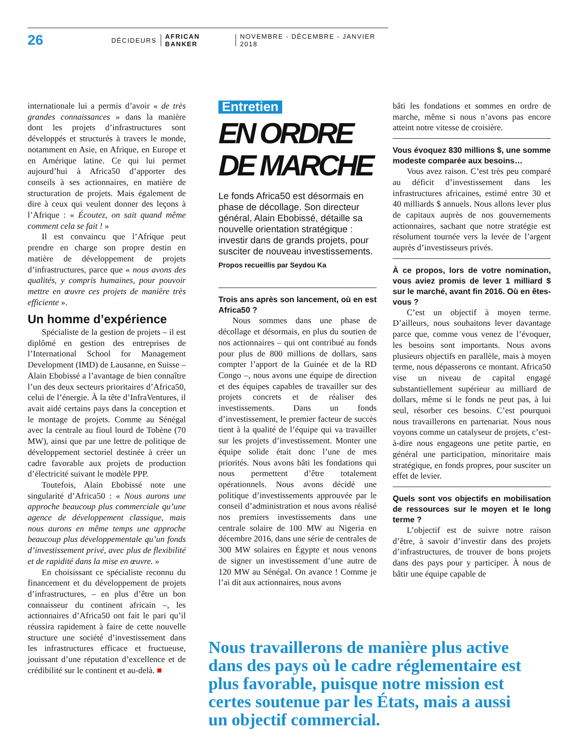26 DÉCIDEURS AFRICAN BANKER NOVEMBRE - DÉCEMBRE - JANVIER 2018
internationale lui a permis d’avoir « de très grandes connaissances » dans la manière dont les projets d’infrastructures sont développés et structurés à travers le monde, notamment en Asie, en Afrique, en Europe et en Amérique latine. Ce qui lui permet aujourd’hui à Africa50 d’apporter des conseils à ses actionnaires, en matière de structuration de projets. Mais également de dire à ceux qui veulent donner des leçons à l’Afrique : « Écoutez, on sait quand même comment cela se fait ! »
Il est convaincu que l’Afrique peut prendre en charge son propre destin en matière de développement de projets d’infrastructures, parce que « nous avons des qualités, y compris humaines, pour pouvoir mettre en œuvre ces projets de manière très efficiente ».
Un homme d’expérience
Spécialiste de la gestion de projets – il est diplômé en gestion des entreprises de l’International School for Management Development (IMD) de Lausanne, en Suisse – Alain Ebobissé a l’avantage de bien connaître l’un des deux secteurs prioritaires d’Africa50, celui de l’énergie. À la tête d’InfraVentures, il avait aidé certains pays dans la conception et le montage de projets. Comme au Sénégal avec la centrale au fioul lourd de Tobène (70 MW), ainsi que par une lettre de politique de développement sectoriel destinée à créer un cadre favorable aux projets de production d’électricité suivant le modèle PPP.
Toutefois, Alain Ebobissé note une singularité d’Africa50 : « Nous aurons une approche beaucoup plus commerciale qu’une agence de développement classique, mais nous aurons en même temps une approche beaucoup plus développementale qu’un fonds d’investissement privé, avec plus de flexibilité et de rapidité dans la mise en œuvre. »
En choisissant ce spécialiste reconnu du financement et du développement de projets d’infrastructures, – en plus d’être un bon connaisseur du continent africain –, les actionnaires d’Africa50 ont fait le pari qu’il réussira rapidement à faire de cette nouvelle structure une société d’investissement dans les infrastructures efficace et fructueuse, jouissant d’une réputation d’excellence et de crédibilité sur le continent et au-delà. ■
Entretien
EN ORDRE
DE MARCHE
Le fonds Africa50 est désormais en phase de décollage. Son directeur général, Alain Ebobissé, détaille sa nouvelle orientation stratégique : investir dans de grands projets, pour susciter de nouveau investissements.
Propos recueillis par Seydou Ka
Trois ans après son lancement, où en est Africa50 ?
Nous sommes dans une phase de décollage et désormais, en plus du soutien de nos actionnaires – qui ont contribué au fonds pour plus de 800 millions de dollars, sans compter l’apport de la Guinée et de la RD Congo –, nous avons une équipe de direction et des équipes capables de travailler sur des projets concrets et de réaliser des investissements. Dans un fonds d’investissement, le premier facteur de succès tient à la qualité de l’équipe qui va travailler sur les projets d’investissement. Monter une équipe solide était donc l’une de mes priorités. Nous avons bâti les fondations qui nous permettent d’être totalement opérationnels. Nous avons décidé une politique d’investissements approuvée par le conseil d’administration et nous avons réalisé nos premiers investissements dans une centrale solaire de 100 MW au Nigeria en décembre 2016, dans une série de centrales de 300 MW solaires en Égypte et nous venons de signer un investissement d’une autre de 120 MW au Sénégal. On avance ! Comme je l’ai dit aux actionnaires, nous avons
bâti les fondations et sommes en ordre de marche, même si nous n’avons pas encore atteint notre vitesse de croisière.
Vous évoquez 830 millions $, une somme modeste comparée aux besoins…
Vous avez raison. C’est très peu comparé au déficit d’investissement dans les infrastructures africaines, estimé entre 30 et 40 milliards $ annuels. Nous allons lever plus de capitaux auprès de nos gouvernements actionnaires, sachant que notre stratégie est résolument tournée vers la levée de l’argent auprès d’investisseurs privés.
À ce propos, lors de votre nomination, vous aviez promis de lever 1 milliard $ sur le marché, avant fin 2016. Où en êtes-vous ?
C’est un objectif à moyen terme. D’ailleurs, nous souhaitons lever davantage parce que, comme vous venez de l’évoquer, les besoins sont importants. Nous avons plusieurs objectifs en parallèle, mais à moyen terme, nous dépasserons ce montant. Africa50 vise un niveau de capital engagé substantiellement supérieur au milliard de dollars, même si le fonds ne peut pas, à lui seul, résorber ces besoins. C’est pourquoi nous travaillerons en partenariat. Nous nous voyons comme un catalyseur de projets, c’est-à-dire nous engageons une petite partie, en général une participation, minoritaire mais stratégique, en fonds propres, pour susciter un effet de levier.
Quels sont vos objectifs en mobilisation de ressources sur le moyen et le long terme ?
L’objectif est de suivre notre raison d’être, à savoir d’investir dans des projets d’infrastructures, de trouver de bons projets dans des pays pour y participer. À nous de bâtir une équipe capable de
Nous travaillerons de manière plus active dans des pays où le cadre réglementaire est plus favorable, puisque notre mission est certes soutenue par les États, mais a aussi un objectif commercial.